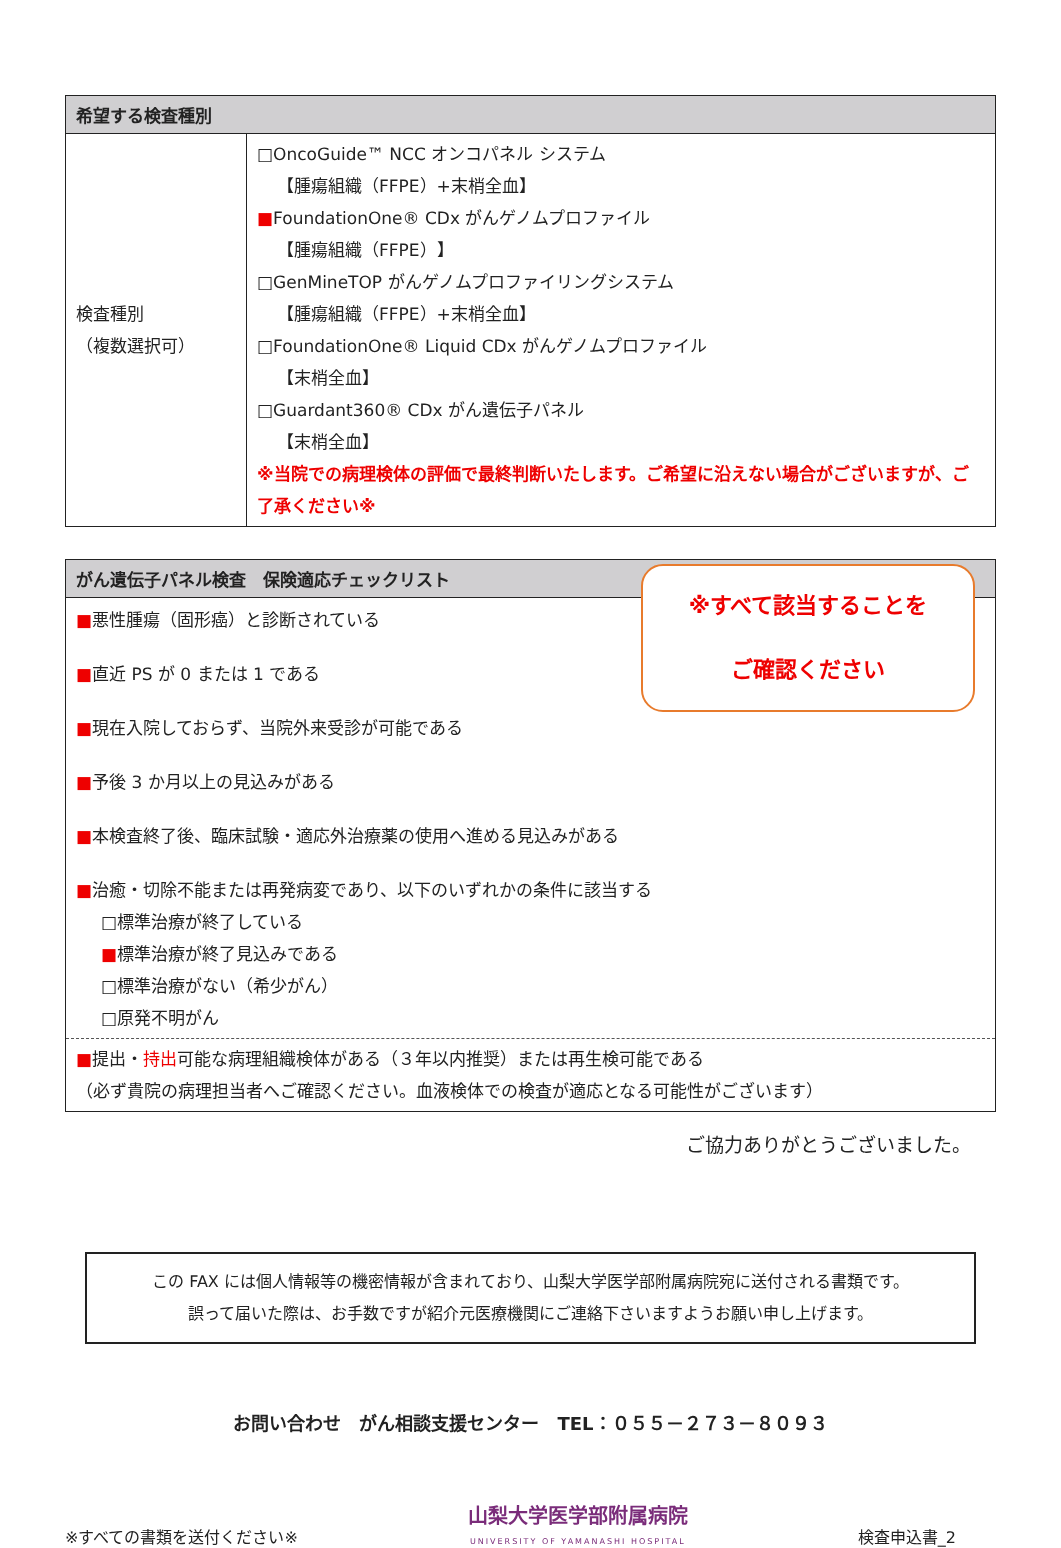| 希望する検査種別 | |
| --- | --- |
| 検査種別 （複数選択可） | □OncoGuide™ NCC オンコパネル システム 【腫瘍組織（FFPE）+末梢全血】 ■ FoundationOne® CDx がんゲノムプロファイル 【腫瘍組織（FFPE）】 □GenMineTOP がんゲノムプロファイリングシステム 【腫瘍組織（FFPE）+末梢全血】 □FoundationOne® Liquid CDx がんゲノムプロファイル 【末梢全血】 □Guardant360® CDx がん遺伝子パネル 【末梢全血】 ※当院での病理検体の評価で最終判断いたします。ご希望に沿えない場合がございますが、ご了承ください※ |
| がん遺伝子パネル検査 保険適応チェックリスト |
| --- |
| ※すべて該当することを ご確認ください ■ 悪性腫瘍（固形癌）と診断されている ■ 直近 PS が 0 または 1 である ■ 現在入院しておらず、当院外来受診が可能である ■ 予後 3 か月以上の見込みがある ■ 本検査終了後、臨床試験・適応外治療薬の使用へ進める見込みがある ■ 治癒・切除不能または再発病変であり、以下のいずれかの条件に該当する □標準治療が終了している ■ 標準治療が終了見込みである □標準治療がない（希少がん） □原発不明がん |
| ■ 提出・ 持出 可能な病理組織検体がある（３年以内推奨）または再生検可能である （必ず貴院の病理担当者へご確認ください。血液検体での検査が適応となる可能性がございます） |
ご協力ありがとうございました。
この FAX には個人情報等の機密情報が含まれており、山梨大学医学部附属病院宛に送付される書類です。
誤って届いた際は、お手数ですが紹介元医療機関にご連絡下さいますようお願い申し上げます。
お問い合わせ　がん相談支援センター　TEL：０５５－２７３－８０９３
※すべての書類を送付ください※
山梨大学医学部附属病院
UNIVERSITY OF YAMANASHI HOSPITAL
検査申込書_2